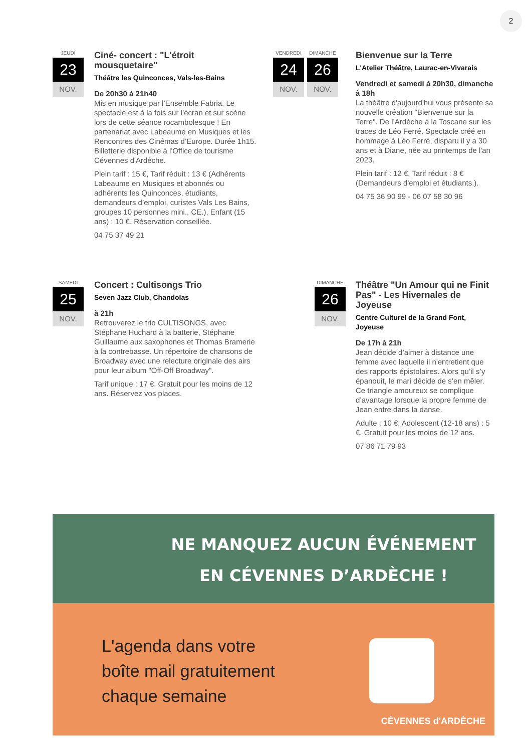2
JEUDI
23
NOV.
Ciné- concert : "L'étroit mousquetaire"
Théâtre les Quinconces, Vals-les-Bains
De 20h30 à 21h40
Mis en musique par l’Ensemble Fabria. Le spectacle est à la fois sur l’écran et sur scène lors de cette séance rocambolesque ! En partenariat avec Labeaume en Musiques et les Rencontres des Cinémas d’Europe. Durée 1h15. Billetterie disponible à l'Office de tourisme Cévennes d'Ardèche.
Plein tarif : 15 €, Tarif réduit : 13 € (Adhérents Labeaume en Musiques et abonnés ou adhérents les Quinconces, étudiants, demandeurs d’emploi, curistes Vals Les Bains, groupes 10 personnes mini., CE.), Enfant (15 ans) : 10 €. Réservation conseillée.
04 75 37 49 21
VENDREDI
24
NOV.
DIMANCHE
26
NOV.
Bienvenue sur la Terre
L'Atelier Théâtre, Laurac-en-Vivarais
Vendredi et samedi à 20h30, dimanche à 18h
La théâtre d'aujourd'hui vous présente sa nouvelle création "Bienvenue sur la Terre". De l’Ardèche à la Toscane sur les traces de Léo Ferré. Spectacle créé en hommage à Léo Ferré, disparu il y a 30 ans et à Diane, née au printemps de l'an 2023.
Plein tarif : 12 €, Tarif réduit : 8 € (Demandeurs d'emploi et étudiants.).
04 75 36 90 99 - 06 07 58 30 96
SAMEDI
25
NOV.
Concert : Cultisongs Trio
Seven Jazz Club, Chandolas
à 21h
Retrouverez le trio CULTISONGS, avec Stéphane Huchard à la batterie, Stéphane Guillaume aux saxophones et Thomas Bramerie à la contrebasse. Un répertoire de chansons de Broadway avec une relecture originale des airs pour leur album "Off-Off Broadway".
Tarif unique : 17 €. Gratuit pour les moins de 12 ans. Réservez vos places.
DIMANCHE
26
NOV.
Théâtre "Un Amour qui ne Finit Pas" - Les Hivernales de Joyeuse
Centre Culturel de la Grand Font, Joyeuse
De 17h à 21h
Jean décide d’aimer à distance une femme avec laquelle il n'entretient que des rapports épistolaires. Alors qu’il s’y épanouit, le mari décide de s’en mêler. Ce triangle amoureux se complique d’avantage lorsque la propre femme de Jean entre dans la danse.
Adulte : 10 €, Adolescent (12-18 ans) : 5 €. Gratuit pour les moins de 12 ans.
07 86 71 79 93
NE MANQUEZ AUCUN ÉVÉNEMENT
EN CÉVENNES D’ARDÈCHE !
L'agenda dans votre
boîte mail gratuitement
chaque semaine
CÉVENNES d'ARDÈCHE